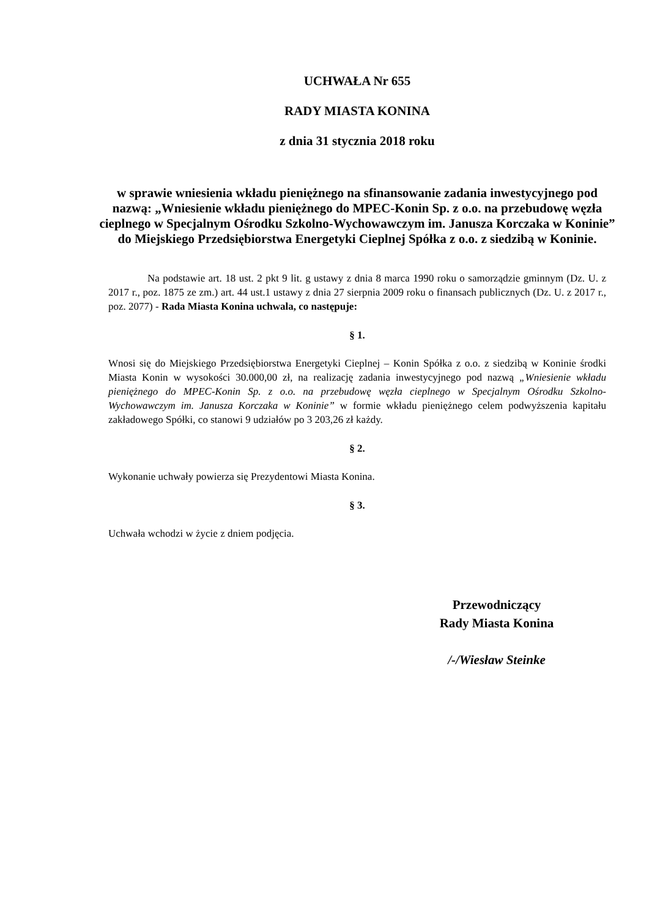UCHWAŁA Nr 655
RADY MIASTA KONINA
z dnia 31 stycznia 2018 roku
w sprawie wniesienia wkładu pieniężnego na sfinansowanie zadania inwestycyjnego pod nazwą: „Wniesienie wkładu pieniężnego do MPEC-Konin Sp. z o.o. na przebudowę węzła cieplnego w Specjalnym Ośrodku Szkolno-Wychowawczym im. Janusza Korczaka w Koninie” do Miejskiego Przedsiębiorstwa Energetyki Cieplnej Spółka z o.o. z siedzibą w Koninie.
Na podstawie art. 18 ust. 2 pkt 9 lit. g ustawy z dnia 8 marca 1990 roku o samorządzie gminnym (Dz. U. z 2017 r., poz. 1875 ze zm.) art. 44 ust.1 ustawy z dnia 27 sierpnia 2009 roku o finansach publicznych (Dz. U. z 2017 r., poz. 2077) - Rada Miasta Konina uchwala, co następuje:
§ 1.
Wnosi się do Miejskiego Przedsiębiorstwa Energetyki Cieplnej – Konin Spółka z o.o. z siedzibą w Koninie środki Miasta Konin w wysokości 30.000,00 zł, na realizację zadania inwestycyjnego pod nazwą „Wniesienie wkładu pieniężnego do MPEC-Konin Sp. z o.o. na przebudowę węzła cieplnego w Specjalnym Ośrodku Szkolno-Wychowawczym im. Janusza Korczaka w Koninie” w formie wkładu pieniężnego celem podwyższenia kapitału zakładowego Spółki, co stanowi 9 udziałów po 3 203,26 zł każdy.
§ 2.
Wykonanie uchwały powierza się Prezydentowi Miasta Konina.
§ 3.
Uchwała wchodzi w życie z dniem podjęcia.
Przewodniczący
Rady Miasta Konina
/-/Wiesław Steinke